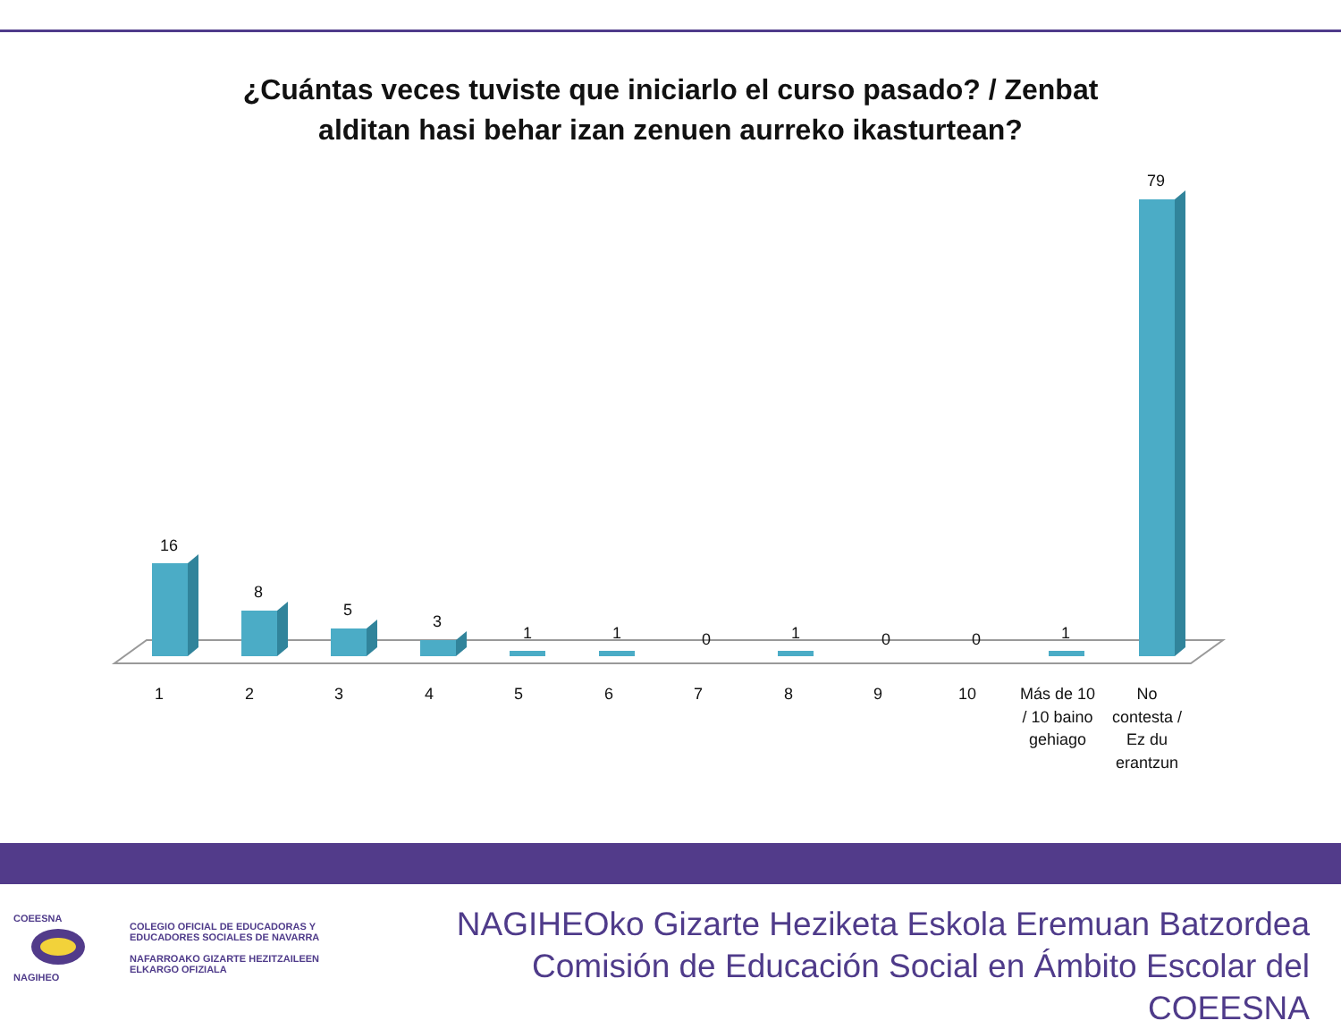¿Cuántas veces tuviste que iniciarlo el curso pasado? / Zenbat
alditan hasi behar izan zenuen aurreko ikasturtean?
16
8
5
3
1
1
0
1
0
0
1
79
1
2
3
4
5
6
7
8
9
10
Más de 10
/ 10 baino
gehiago
No
contesta /
Ez du
erantzun
COEESNA
NAGIHEO
COLEGIO OFICIAL DE EDUCADORAS Y
EDUCADORES SOCIALES DE NAVARRA
NAFARROAKO GIZARTE HEZITZAILEEN
ELKARGO OFIZIALA
NAGIHEOko Gizarte Heziketa Eskola Eremuan Batzordea
Comisión de Educación Social en Ámbito Escolar del COEESNA